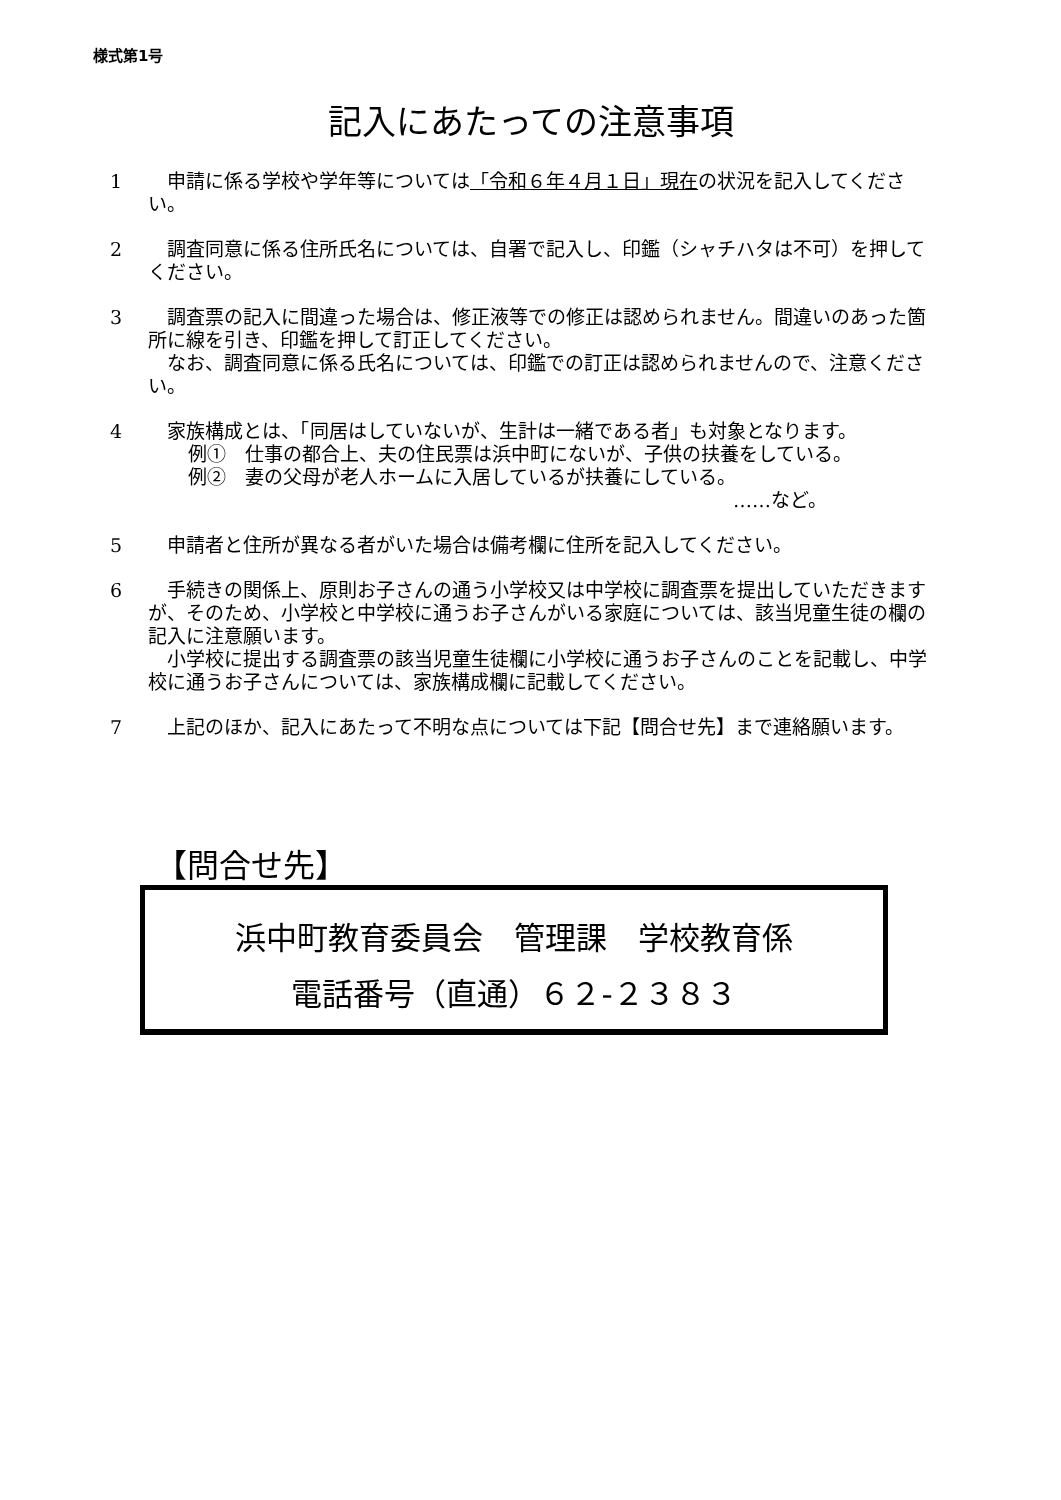様式第1号
記入にあたっての注意事項
1 申請に係る学校や学年等については「令和６年４月１日」現在の状況を記入してください。
2 調査同意に係る住所氏名については、自署で記入し、印鑑（シャチハタは不可）を押してください。
3 調査票の記入に間違った場合は、修正液等での修正は認められません。間違いのあった箇所に線を引き、印鑑を押して訂正してください。
なお、調査同意に係る氏名については、印鑑での訂正は認められませんので、注意ください。
4 家族構成とは、「同居はしていないが、生計は一緒である者」も対象となります。
例①　仕事の都合上、夫の住民票は浜中町にないが、子供の扶養をしている。
例②　妻の父母が老人ホームに入居しているが扶養にしている。
……など。
5 申請者と住所が異なる者がいた場合は備考欄に住所を記入してください。
6 手続きの関係上、原則お子さんの通う小学校又は中学校に調査票を提出していただきますが、そのため、小学校と中学校に通うお子さんがいる家庭については、該当児童生徒の欄の記入に注意願います。
小学校に提出する調査票の該当児童生徒欄に小学校に通うお子さんのことを記載し、中学校に通うお子さんについては、家族構成欄に記載してください。
7 上記のほか、記入にあたって不明な点については下記【問合せ先】まで連絡願います。
【問合せ先】
浜中町教育委員会　管理課　学校教育係
電話番号（直通）６２‐２３８３